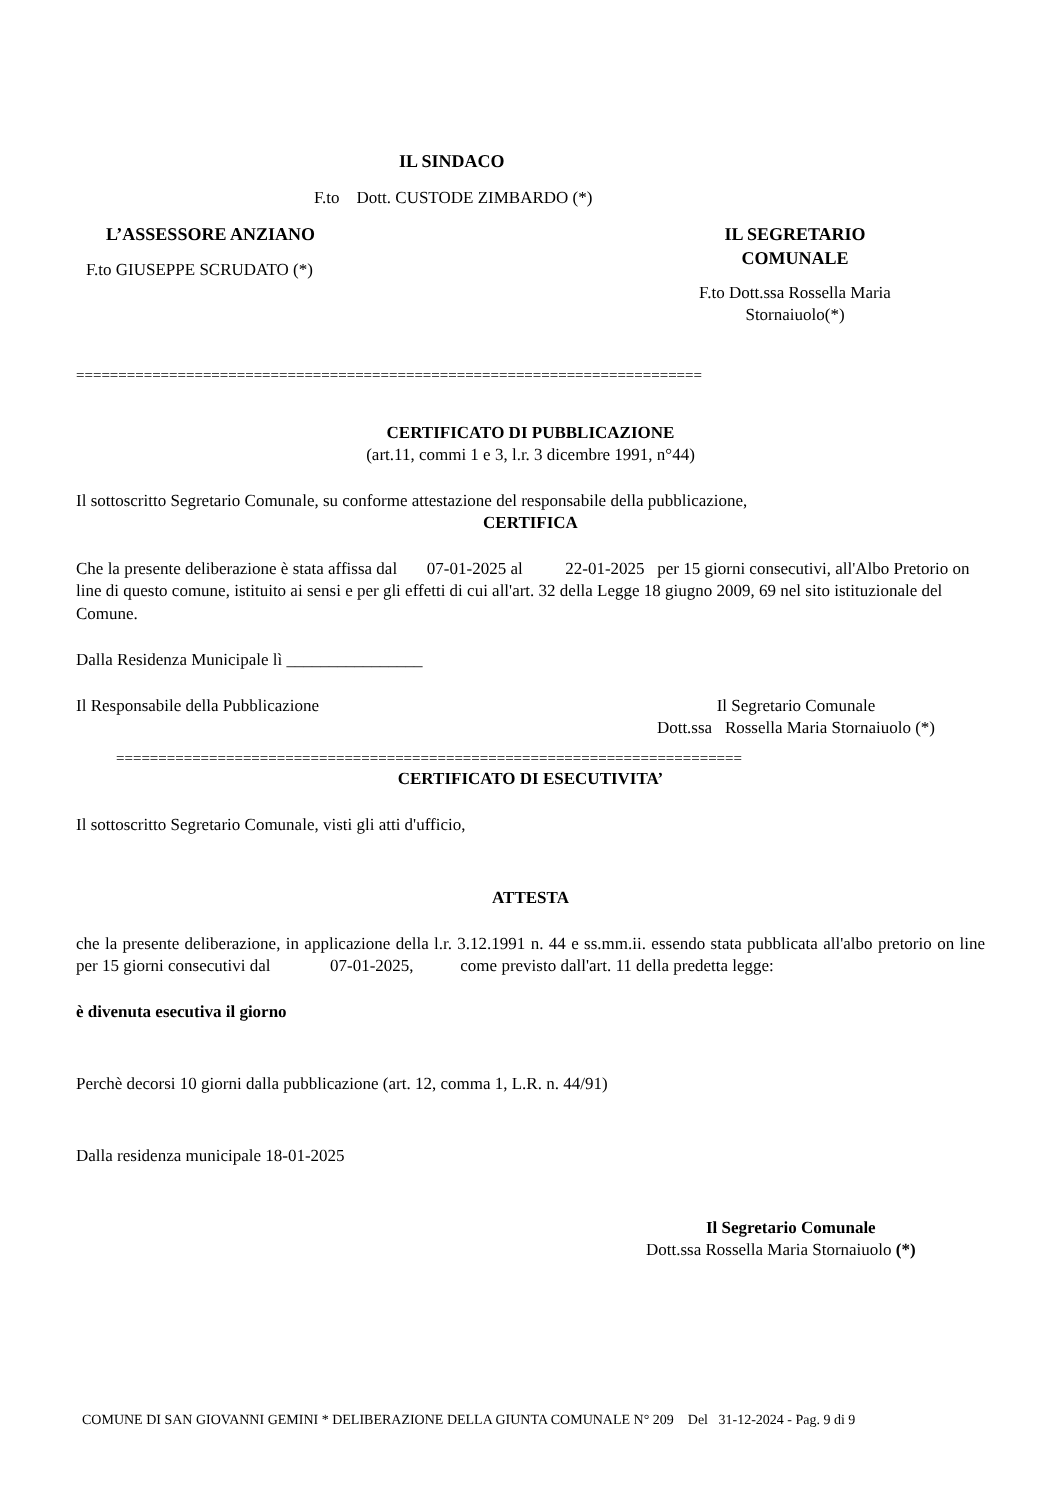IL SINDACO
F.to Dott. CUSTODE ZIMBARDO (*)
L’ASSESSORE ANZIANO
F.to GIUSEPPE SCRUDATO (*)
IL SEGRETARIO
COMUNALE
F.to Dott.ssa Rossella Maria
Stornaiuolo(*)
==========================================================================
CERTIFICATO DI PUBBLICAZIONE
(art.11, commi 1 e 3, l.r. 3 dicembre 1991, n°44)
Il sottoscritto Segretario Comunale, su conforme attestazione del responsabile della pubblicazione,
CERTIFICA
Che la presente deliberazione è stata affissa dal 07-01-2025 al 22-01-2025 per 15 giorni consecutivi, all'Albo Pretorio on line di questo comune, istituito ai sensi e per gli effetti di cui all'art. 32 della Legge 18 giugno 2009, 69 nel sito istituzionale del Comune.
Dalla Residenza Municipale lì ________________
Il Responsabile della Pubblicazione
Il Segretario Comunale
Dott.ssa Rossella Maria Stornaiuolo (*)
==========================================================================
CERTIFICATO DI ESECUTIVITA’
Il sottoscritto Segretario Comunale, visti gli atti d'ufficio,
ATTESTA
che la presente deliberazione, in applicazione della l.r. 3.12.1991 n. 44 e ss.mm.ii. essendo stata pubblicata all'albo pretorio on line per 15 giorni consecutivi dal 07-01-2025, come previsto dall'art. 11 della predetta legge:
è divenuta esecutiva il giorno
Perchè decorsi 10 giorni dalla pubblicazione (art. 12, comma 1, L.R. n. 44/91)
Dalla residenza municipale 18-01-2025
Il Segretario Comunale
Dott.ssa Rossella Maria Stornaiuolo (*)
COMUNE DI SAN GIOVANNI GEMINI * DELIBERAZIONE DELLA GIUNTA COMUNALE N° 209 Del 31-12-2024 - Pag. 9 di 9